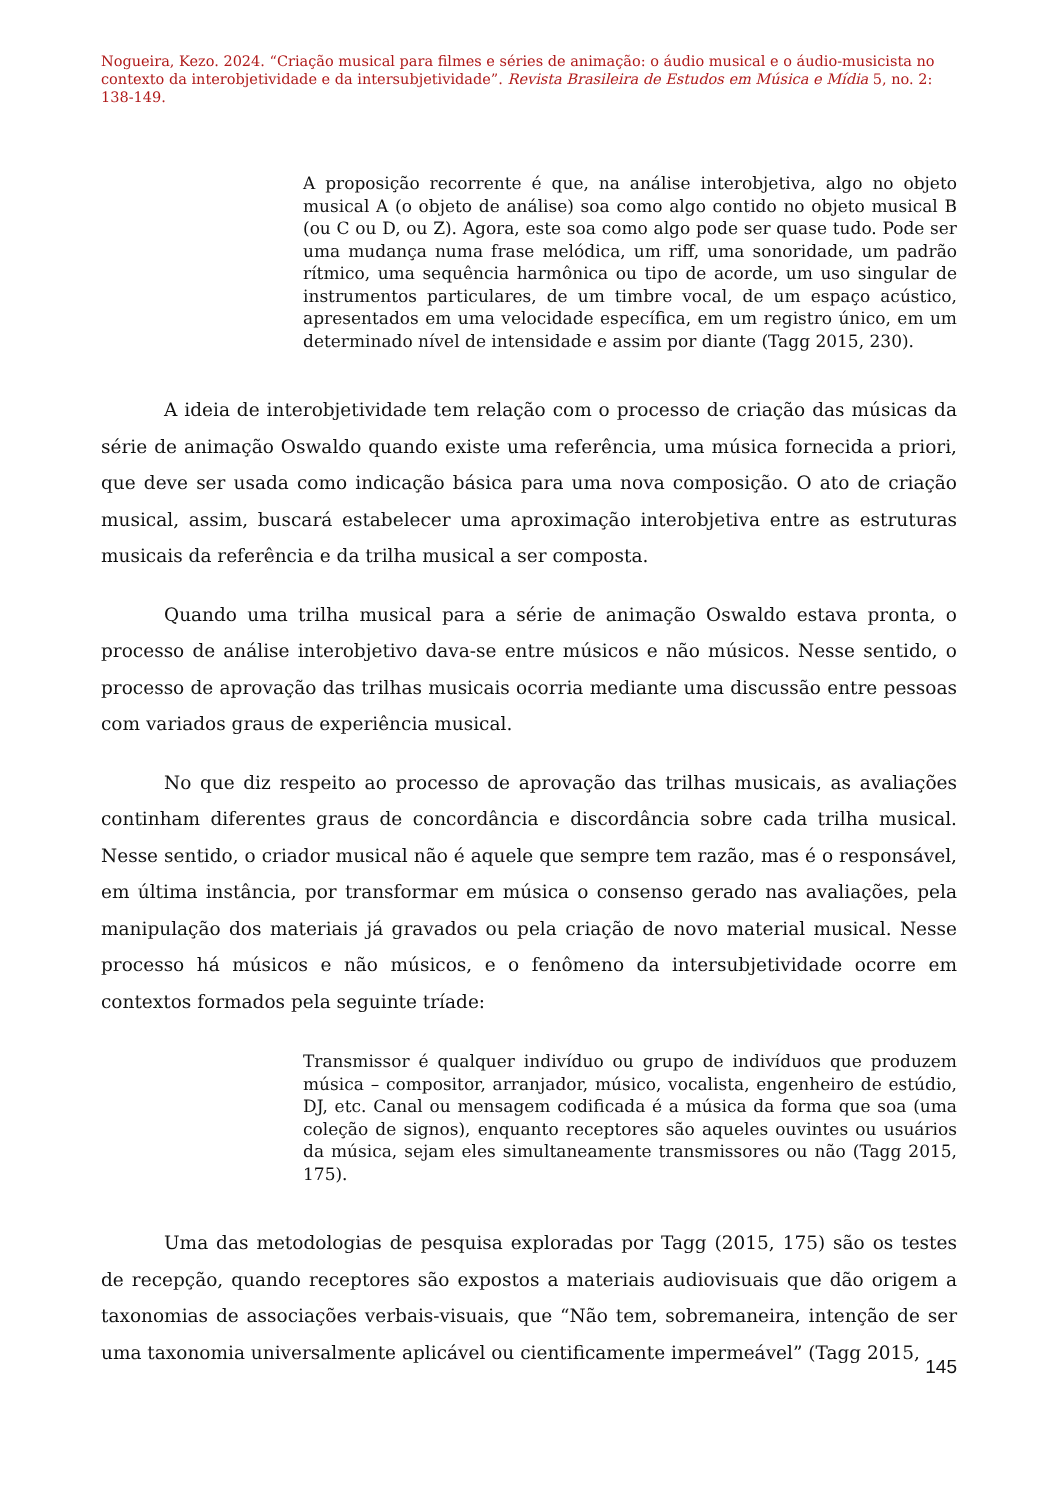Nogueira, Kezo. 2024. “Criação musical para filmes e séries de animação: o áudio musical e o áudio-musicista no contexto da interobjetividade e da intersubjetividade”. Revista Brasileira de Estudos em Música e Mídia 5, no. 2: 138-149.
A proposição recorrente é que, na análise interobjetiva, algo no objeto musical A (o objeto de análise) soa como algo contido no objeto musical B (ou C ou D, ou Z). Agora, este soa como algo pode ser quase tudo. Pode ser uma mudança numa frase melódica, um riff, uma sonoridade, um padrão rítmico, uma sequência harmônica ou tipo de acorde, um uso singular de instrumentos particulares, de um timbre vocal, de um espaço acústico, apresentados em uma velocidade específica, em um registro único, em um determinado nível de intensidade e assim por diante (Tagg 2015, 230).
A ideia de interobjetividade tem relação com o processo de criação das músicas da série de animação Oswaldo quando existe uma referência, uma música fornecida a priori, que deve ser usada como indicação básica para uma nova composição. O ato de criação musical, assim, buscará estabelecer uma aproximação interobjetiva entre as estruturas musicais da referência e da trilha musical a ser composta.
Quando uma trilha musical para a série de animação Oswaldo estava pronta, o processo de análise interobjetivo dava-se entre músicos e não músicos. Nesse sentido, o processo de aprovação das trilhas musicais ocorria mediante uma discussão entre pessoas com variados graus de experiência musical.
No que diz respeito ao processo de aprovação das trilhas musicais, as avaliações continham diferentes graus de concordância e discordância sobre cada trilha musical. Nesse sentido, o criador musical não é aquele que sempre tem razão, mas é o responsável, em última instância, por transformar em música o consenso gerado nas avaliações, pela manipulação dos materiais já gravados ou pela criação de novo material musical. Nesse processo há músicos e não músicos, e o fenômeno da intersubjetividade ocorre em contextos formados pela seguinte tríade:
Transmissor é qualquer indivíduo ou grupo de indivíduos que produzem música – compositor, arranjador, músico, vocalista, engenheiro de estúdio, DJ, etc. Canal ou mensagem codificada é a música da forma que soa (uma coleção de signos), enquanto receptores são aqueles ouvintes ou usuários da música, sejam eles simultaneamente transmissores ou não (Tagg 2015, 175).
Uma das metodologias de pesquisa exploradas por Tagg (2015, 175) são os testes de recepção, quando receptores são expostos a materiais audiovisuais que dão origem a taxonomias de associações verbais-visuais, que “Não tem, sobremaneira, intenção de ser uma taxonomia universalmente aplicável ou cientificamente impermeável” (Tagg 2015,
145